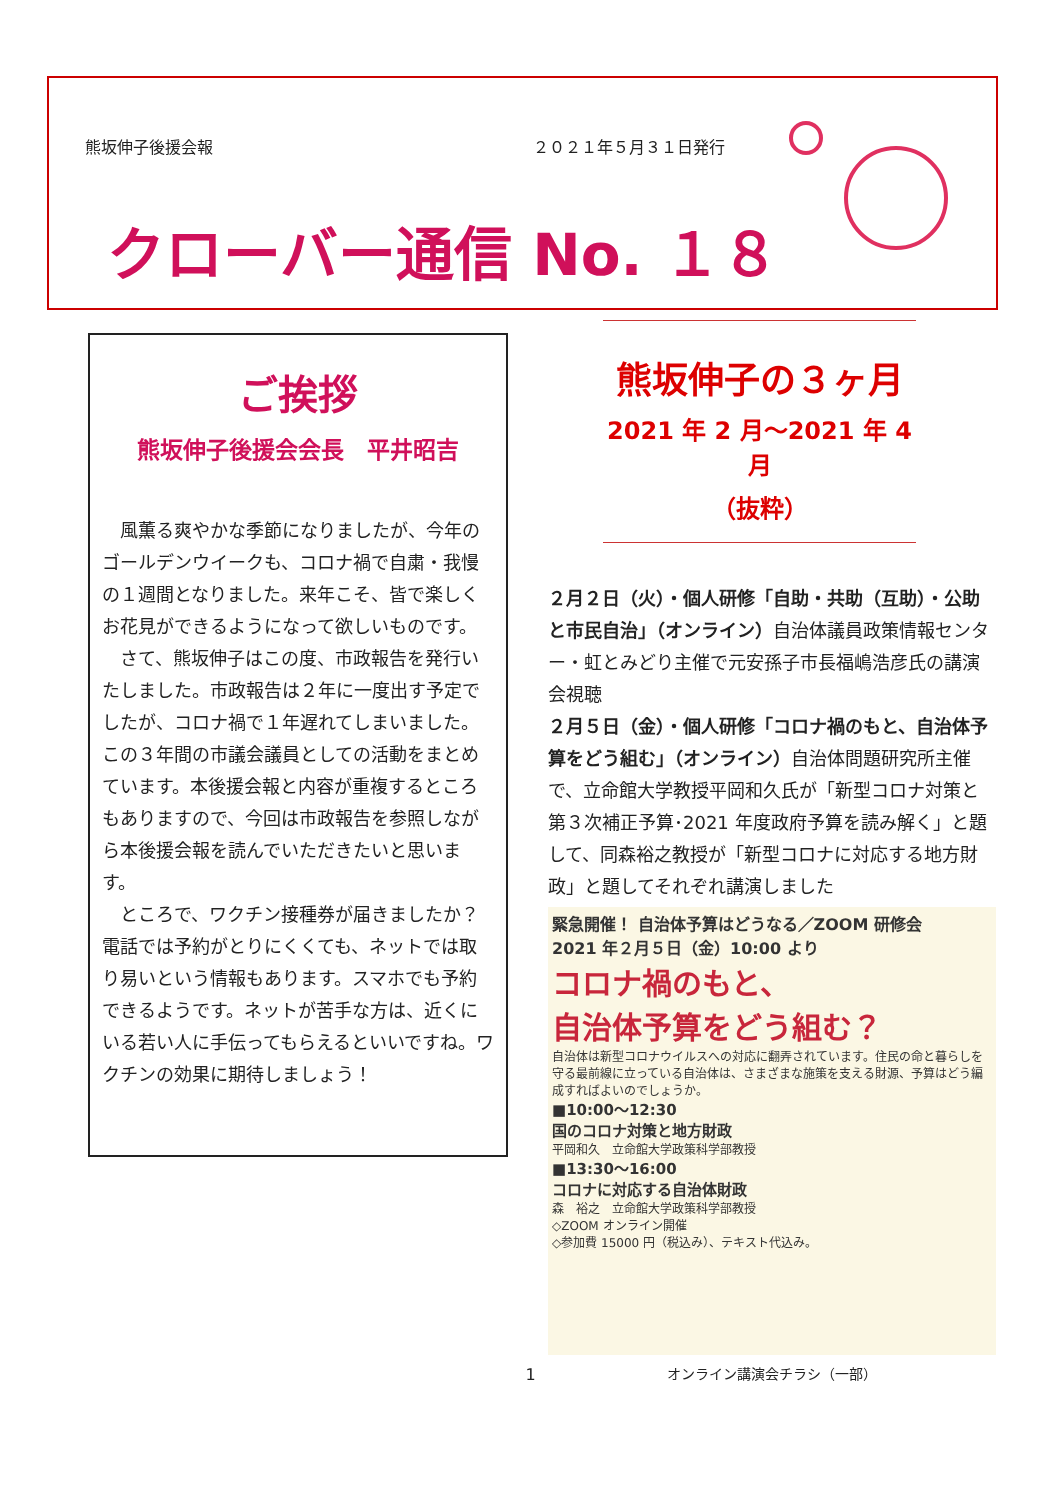熊坂伸子後援会報 ２０２１年５月３１日発行
クローバー通信 No. １８
ご挨拶
熊坂伸子後援会会長　平井昭吉
風薫る爽やかな季節になりましたが、今年のゴールデンウイークも、コロナ禍で自粛・我慢の１週間となりました。来年こそ、皆で楽しくお花見ができるようになって欲しいものです。
さて、熊坂伸子はこの度、市政報告を発行いたしました。市政報告は２年に一度出す予定でしたが、コロナ禍で１年遅れてしまいました。この３年間の市議会議員としての活動をまとめています。本後援会報と内容が重複するところもありますので、今回は市政報告を参照しながら本後援会報を読んでいただきたいと思います。
ところで、ワクチン接種券が届きましたか？電話では予約がとりにくくても、ネットでは取り易いという情報もあります。スマホでも予約できるようです。ネットが苦手な方は、近くにいる若い人に手伝ってもらえるといいですね。ワクチンの効果に期待しましょう！
熊坂伸子の３ヶ月
2021 年 2 月～2021 年 4 月
（抜粋）
２月２日（火）・個人研修「自助・共助（互助）・公助と市民自治」（オンライン）自治体議員政策情報センター・虹とみどり主催で元安孫子市長福嶋浩彦氏の講演会視聴
２月５日（金）・個人研修「コロナ禍のもと、自治体予算をどう組む」（オンライン）自治体問題研究所主催で、立命館大学教授平岡和久氏が「新型コロナ対策と第３次補正予算･2021 年度政府予算を読み解く」と題して、同森裕之教授が「新型コロナに対応する地方財政」と題してそれぞれ講演しました
緊急開催！ 自治体予算はどうなる／ZOOM 研修会
2021 年２月５日（金）10:00 より
コロナ禍のもと、
自治体予算をどう組む？
自治体は新型コロナウイルスへの対応に翻弄されています。住民の命と暮らしを守る最前線に立っている自治体は、さまざまな施策を支える財源、予算はどう編成すればよいのでしょうか。
■10:00～12:30
国のコロナ対策と地方財政
平岡和久　立命館大学政策科学部教授
■13:30～16:00
コロナに対応する自治体財政
森　裕之　立命館大学政策科学部教授
◇ZOOM オンライン開催
◇参加費 15000 円（税込み）、テキスト代込み。
オンライン講演会チラシ（一部）
1